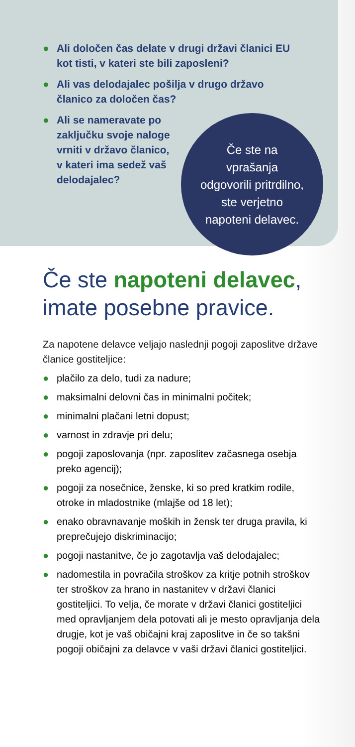● Ali določen čas delate v drugi državi članici EU kot tisti, v kateri ste bili zaposleni?
● Ali vas delodajalec pošilja v drugo državo članico za določen čas?
● Ali se nameravate po zaključku svoje naloge vrniti v državo članico, v kateri ima sedež vaš delodajalec?
Če ste na
vprašanja
odgovorili pritrdilno,
ste verjetno
napoteni delavec.
Če ste napoteni delavec,
imate posebne pravice.
Za napotene delavce veljajo naslednji pogoji zaposlitve države članice gostiteljice:
● plačilo za delo, tudi za nadure;
● maksimalni delovni čas in minimalni počitek;
● minimalni plačani letni dopust;
● varnost in zdravje pri delu;
● pogoji zaposlovanja (npr. zaposlitev začasnega osebja preko agencij);
● pogoji za nosečnice, ženske, ki so pred kratkim rodile, otroke in mladostnike (mlajše od 18 let);
● enako obravnavanje moških in žensk ter druga pravila, ki preprečujejo diskriminacijo;
● pogoji nastanitve, če jo zagotavlja vaš delodajalec;
● nadomestila in povračila stroškov za kritje potnih stroškov ter stroškov za hrano in nastanitev v državi članici gostiteljici. To velja, če morate v državi članici gostiteljici med opravljanjem dela potovati ali je mesto opravljanja dela drugje, kot je vaš običajni kraj zaposlitve in če so takšni pogoji običajni za delavce v vaši državi članici gostiteljici.